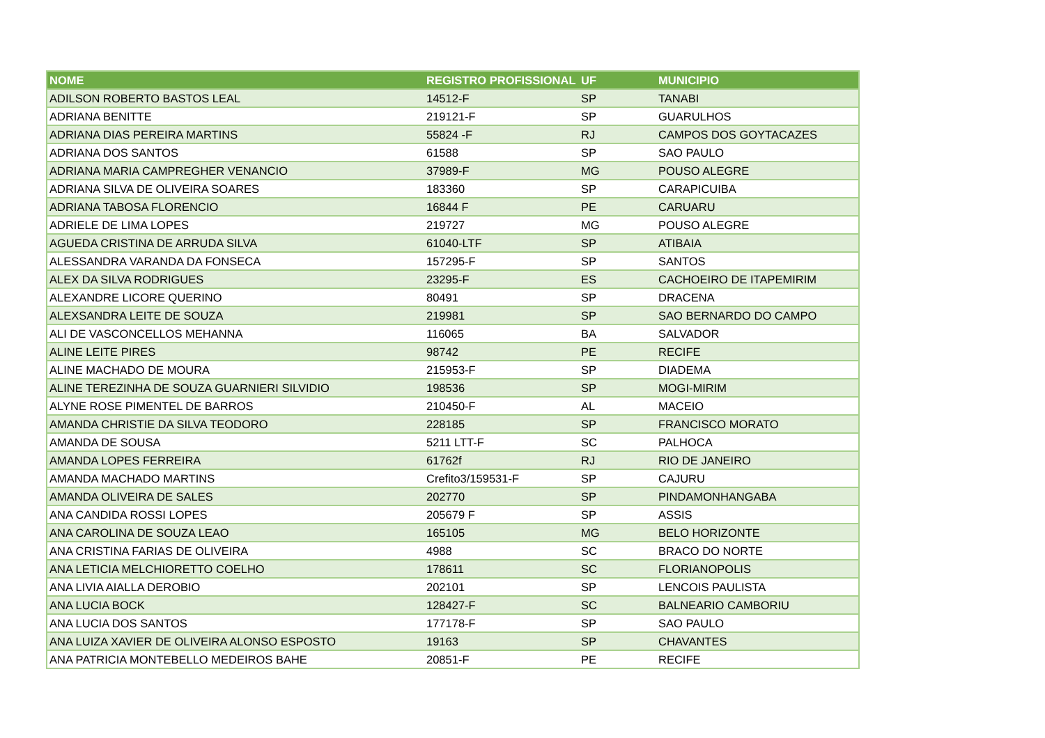| NOME | REGISTRO PROFISSIONAL | UF | MUNICIPIO |
| --- | --- | --- | --- |
| ADILSON ROBERTO BASTOS LEAL | 14512-F | SP | TANABI |
| ADRIANA BENITTE | 219121-F | SP | GUARULHOS |
| ADRIANA DIAS PEREIRA MARTINS | 55824 -F | RJ | CAMPOS DOS GOYTACAZES |
| ADRIANA DOS SANTOS | 61588 | SP | SAO PAULO |
| ADRIANA MARIA CAMPREGHER VENANCIO | 37989-F | MG | POUSO ALEGRE |
| ADRIANA SILVA DE OLIVEIRA SOARES | 183360 | SP | CARAPICUIBA |
| ADRIANA TABOSA FLORENCIO | 16844 F | PE | CARUARU |
| ADRIELE DE LIMA LOPES | 219727 | MG | POUSO ALEGRE |
| AGUEDA CRISTINA DE ARRUDA SILVA | 61040-LTF | SP | ATIBAIA |
| ALESSANDRA VARANDA DA FONSECA | 157295-F | SP | SANTOS |
| ALEX DA SILVA RODRIGUES | 23295-F | ES | CACHOEIRO DE ITAPEMIRIM |
| ALEXANDRE LICORE QUERINO | 80491 | SP | DRACENA |
| ALEXSANDRA LEITE DE SOUZA | 219981 | SP | SAO BERNARDO DO CAMPO |
| ALI DE VASCONCELLOS MEHANNA | 116065 | BA | SALVADOR |
| ALINE LEITE PIRES | 98742 | PE | RECIFE |
| ALINE MACHADO DE MOURA | 215953-F | SP | DIADEMA |
| ALINE TEREZINHA DE SOUZA GUARNIERI SILVIDIO | 198536 | SP | MOGI-MIRIM |
| ALYNE ROSE PIMENTEL DE BARROS | 210450-F | AL | MACEIO |
| AMANDA CHRISTIE DA SILVA TEODORO | 228185 | SP | FRANCISCO MORATO |
| AMANDA DE SOUSA | 5211 LTT-F | SC | PALHOCA |
| AMANDA LOPES FERREIRA | 61762f | RJ | RIO DE JANEIRO |
| AMANDA MACHADO MARTINS | Crefito3/159531-F | SP | CAJURU |
| AMANDA OLIVEIRA DE SALES | 202770 | SP | PINDAMONHANGABA |
| ANA CANDIDA ROSSI LOPES | 205679 F | SP | ASSIS |
| ANA CAROLINA DE SOUZA LEAO | 165105 | MG | BELO HORIZONTE |
| ANA CRISTINA FARIAS DE OLIVEIRA | 4988 | SC | BRACO DO NORTE |
| ANA LETICIA MELCHIORETTO COELHO | 178611 | SC | FLORIANOPOLIS |
| ANA LIVIA AIALLA DEROBIO | 202101 | SP | LENCOIS PAULISTA |
| ANA LUCIA BOCK | 128427-F | SC | BALNEARIO CAMBORIU |
| ANA LUCIA DOS SANTOS | 177178-F | SP | SAO PAULO |
| ANA LUIZA XAVIER DE OLIVEIRA ALONSO ESPOSTO | 19163 | SP | CHAVANTES |
| ANA PATRICIA MONTEBELLO MEDEIROS BAHE | 20851-F | PE | RECIFE |